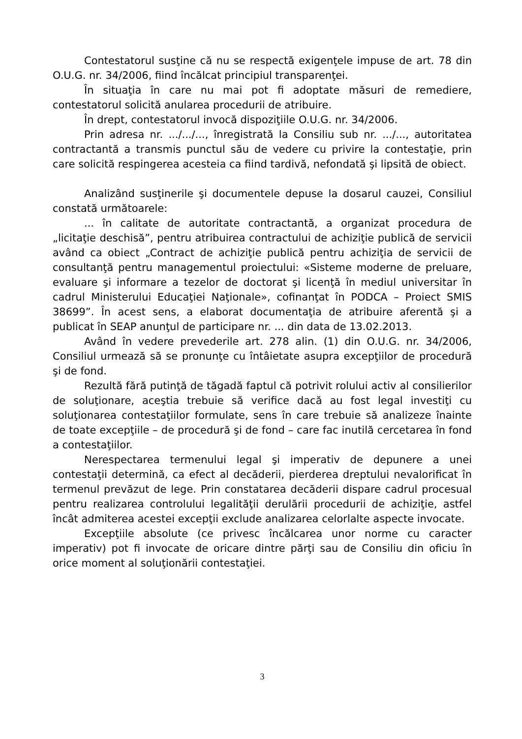Contestatorul susţine că nu se respectă exigenţele impuse de art. 78 din O.U.G. nr. 34/2006, fiind încălcat principiul transparenţei.
În situaţia în care nu mai pot fi adoptate măsuri de remediere, contestatorul solicită anularea procedurii de atribuire.
În drept, contestatorul invocă dispoziţiile O.U.G. nr. 34/2006.
Prin adresa nr. .../.../..., înregistrată la Consiliu sub nr. .../..., autoritatea contractantă a transmis punctul său de vedere cu privire la contestaţie, prin care solicită respingerea acesteia ca fiind tardivă, nefondată şi lipsită de obiect.
Analizând susţinerile şi documentele depuse la dosarul cauzei, Consiliul constată următoarele:
... în calitate de autoritate contractantă, a organizat procedura de „licitaţie deschisă”, pentru atribuirea contractului de achiziţie publică de servicii având ca obiect „Contract de achiziţie publică pentru achiziţia de servicii de consultanţă pentru managementul proiectului: «Sisteme moderne de preluare, evaluare şi informare a tezelor de doctorat şi licenţă în mediul universitar în cadrul Ministerului Educaţiei Naţionale», cofinanţat în PODCA – Proiect SMIS 38699”. În acest sens, a elaborat documentaţia de atribuire aferentă şi a publicat în SEAP anunţul de participare nr. ... din data de 13.02.2013.
Având în vedere prevederile art. 278 alin. (1) din O.U.G. nr. 34/2006, Consiliul urmează să se pronunţe cu întâietate asupra excepţiilor de procedură şi de fond.
Rezultă fără putinţă de tăgadă faptul că potrivit rolului activ al consilierilor de soluţionare, aceştia trebuie să verifice dacă au fost legal investiţi cu soluţionarea contestaţiilor formulate, sens în care trebuie să analizeze înainte de toate excepţiile – de procedură şi de fond – care fac inutilă cercetarea în fond a contestaţiilor.
Nerespectarea termenului legal şi imperativ de depunere a unei contestaţii determină, ca efect al decăderii, pierderea dreptului nevalorificat în termenul prevăzut de lege. Prin constatarea decăderii dispare cadrul procesual pentru realizarea controlului legalităţii derulării procedurii de achiziţie, astfel încât admiterea acestei excepţii exclude analizarea celorlalte aspecte invocate.
Excepţiile absolute (ce privesc încălcarea unor norme cu caracter imperativ) pot fi invocate de oricare dintre părţi sau de Consiliu din oficiu în orice moment al soluţionării contestaţiei.
3